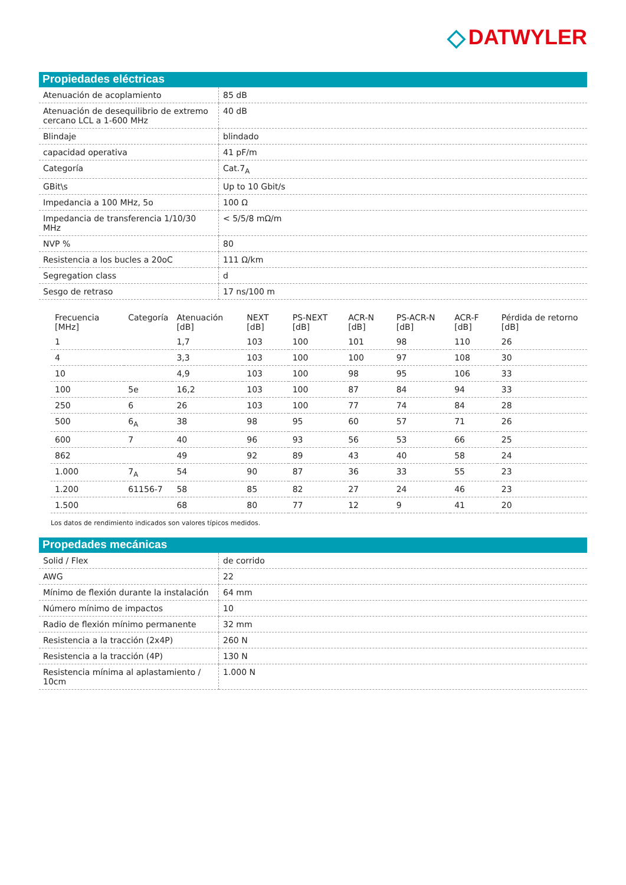◇ DATWYLER
Propiedades eléctricas
| Atenuación de acoplamiento | 85 dB |
| Atenuación de desequilibrio de extremo cercano LCL a 1-600 MHz | 40 dB |
| Blindaje | blindado |
| capacidad operativa | 41 pF/m |
| Categoría | Cat.7<sub>A</sub> |
| GBit\s | Up to 10 Gbit/s |
| Impedancia a 100 MHz, 5o | 100 Ω |
| Impedancia de transferencia 1/10/30 MHz | < 5/5/8 mΩ/m |
| NVP % | 80 |
| Resistencia a los bucles a 20oC | 111 Ω/km |
| Segregation class | d |
| Sesgo de retraso | 17 ns/100 m |
| Frecuencia [MHz] | Categoría | Atenuación [dB] | NEXT [dB] | PS-NEXT [dB] | ACR-N [dB] | PS-ACR-N [dB] | ACR-F [dB] | Pérdida de retorno [dB] |
| --- | --- | --- | --- | --- | --- | --- | --- | --- |
| 1 | | 1,7 | 103 | 100 | 101 | 98 | 110 | 26 |
| 4 | | 3,3 | 103 | 100 | 100 | 97 | 108 | 30 |
| 10 | | 4,9 | 103 | 100 | 98 | 95 | 106 | 33 |
| 100 | 5e | 16,2 | 103 | 100 | 87 | 84 | 94 | 33 |
| 250 | 6 | 26 | 103 | 100 | 77 | 74 | 84 | 28 |
| 500 | 6<sub>A</sub> | 38 | 98 | 95 | 60 | 57 | 71 | 26 |
| 600 | 7 | 40 | 96 | 93 | 56 | 53 | 66 | 25 |
| 862 | | 49 | 92 | 89 | 43 | 40 | 58 | 24 |
| 1.000 | 7<sub>A</sub> | 54 | 90 | 87 | 36 | 33 | 55 | 23 |
| 1.200 | 61156-7 | 58 | 85 | 82 | 27 | 24 | 46 | 23 |
| 1.500 | | 68 | 80 | 77 | 12 | 9 | 41 | 20 |
Los datos de rendimiento indicados son valores típicos medidos.
Propedades mecánicas
| Solid / Flex | de corrido |
| AWG | 22 |
| Mínimo de flexión durante la instalación | 64 mm |
| Número mínimo de impactos | 10 |
| Radio de flexión mínimo permanente | 32 mm |
| Resistencia a la tracción (2x4P) | 260 N |
| Resistencia a la tracción (4P) | 130 N |
| Resistencia mínima al aplastamiento / 10cm | 1.000 N |